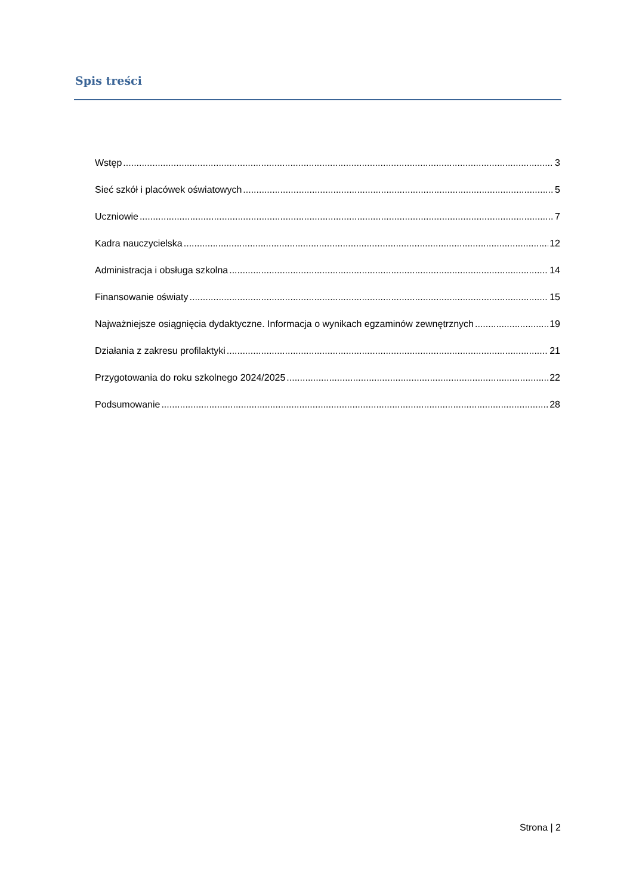Spis treści
Wstęp 3
Sieć szkół i placówek oświatowych 5
Uczniowie 7
Kadra nauczycielska 12
Administracja i obsługa szkolna 14
Finansowanie oświaty 15
Najważniejsze osiągnięcia dydaktyczne. Informacja o wynikach egzaminów zewnętrznych 19
Działania z zakresu profilaktyki 21
Przygotowania do roku szkolnego 2024/2025 22
Podsumowanie 28
Strona | 2